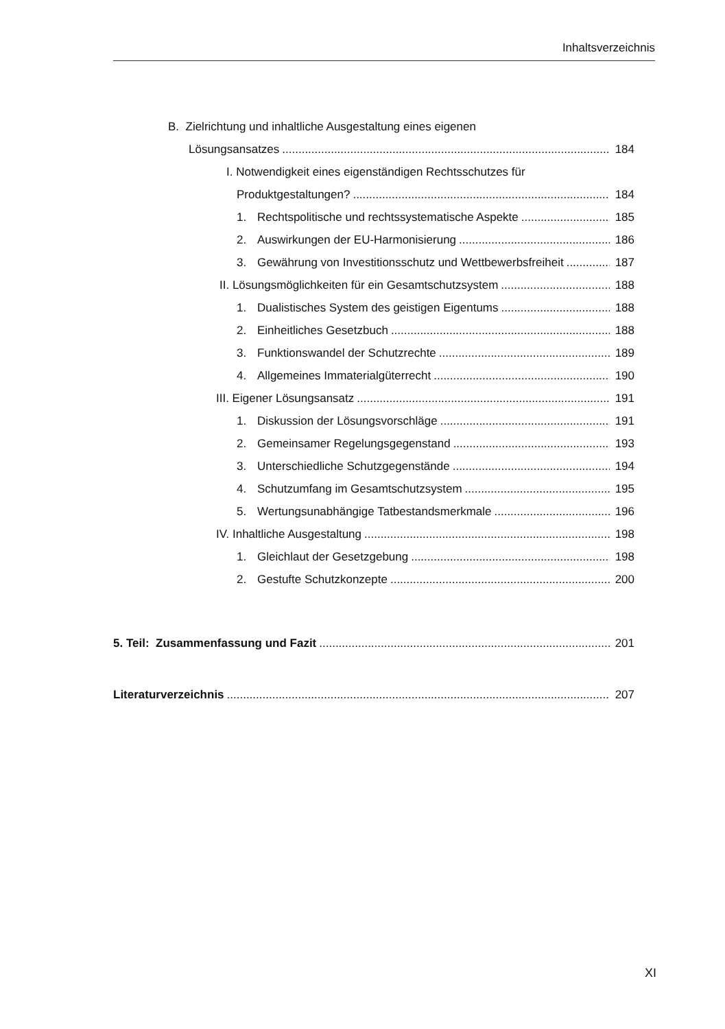Inhaltsverzeichnis
B. Zielrichtung und inhaltliche Ausgestaltung eines eigenen
Lösungsansatzes 184
I. Notwendigkeit eines eigenständigen Rechtsschutzes für
Produktgestaltungen? 184
1. Rechtspolitische und rechtssystematische Aspekte 185
2. Auswirkungen der EU-Harmonisierung 186
3. Gewährung von Investitionsschutz und Wettbewerbsfreiheit 187
II. Lösungsmöglichkeiten für ein Gesamtschutzsystem 188
1. Dualistisches System des geistigen Eigentums 188
2. Einheitliches Gesetzbuch 188
3. Funktionswandel der Schutzrechte 189
4. Allgemeines Immaterialgüterrecht 190
III. Eigener Lösungsansatz 191
1. Diskussion der Lösungsvorschläge 191
2. Gemeinsamer Regelungsgegenstand 193
3. Unterschiedliche Schutzgegenstände 194
4. Schutzumfang im Gesamtschutzsystem 195
5. Wertungsunabhängige Tatbestandsmerkmale 196
IV. Inhaltliche Ausgestaltung 198
1. Gleichlaut der Gesetzgebung 198
2. Gestufte Schutzkonzepte 200
5. Teil: Zusammenfassung und Fazit 201
Literaturverzeichnis 207
XI